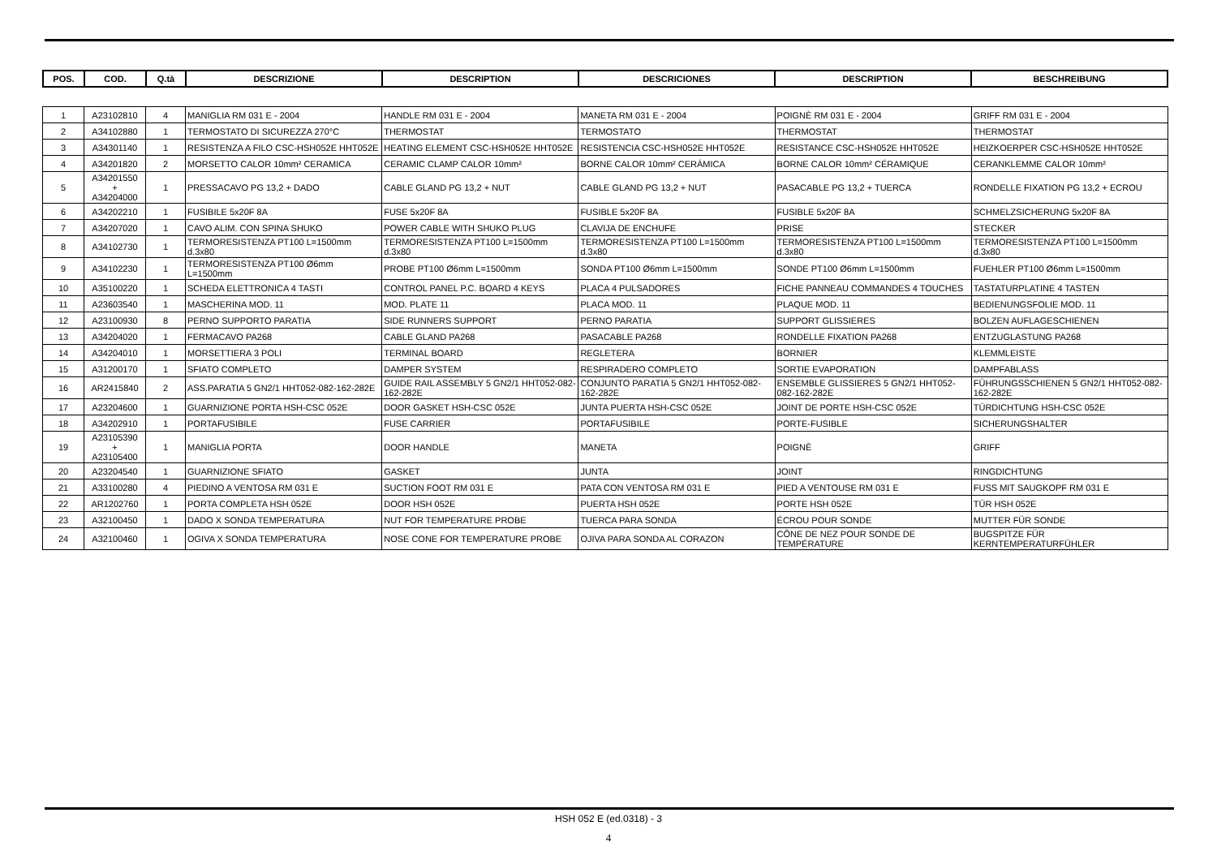| POS. | COD. | Q.tà | DESCRIZIONE | DESCRIPTION | DESCRICIONES | DESCRIPTION | BESCHREIBUNG |
| --- | --- | --- | --- | --- | --- | --- | --- |
| 1 | A23102810 | 4 | MANIGLIA RM 031 E - 2004 | HANDLE RM 031 E - 2004 | MANETA RM 031 E - 2004 | POIGNÈ RM 031 E - 2004 | GRIFF RM 031 E - 2004 |
| 2 | A34102880 | 1 | TERMOSTATO DI SICUREZZA 270°C | THERMOSTAT | TERMOSTATO | THERMOSTAT | THERMOSTAT |
| 3 | A34301140 | 1 | RESISTENZA A FILO CSC-HSH052E HHT052E | HEATING ELEMENT CSC-HSH052E HHT052E | RESISTENCIA CSC-HSH052E HHT052E | RESISTANCE CSC-HSH052E HHT052E | HEIZKOERPER CSC-HSH052E HHT052E |
| 4 | A34201820 | 2 | MORSETTO CALOR 10mm² CERAMICA | CERAMIC CLAMP CALOR 10mm² | BORNE CALOR 10mm² CERÁMICA | BORNE CALOR 10mm² CÉRAMIQUE | CERANKLEMME CALOR 10mm² |
| 5 | A34201550 + A34204000 | 1 | PRESSACAVO PG 13,2 + DADO | CABLE GLAND PG 13,2 + NUT | CABLE GLAND PG 13,2 + NUT | PASACABLE PG 13,2 + TUERCA | RONDELLE FIXATION PG 13,2 + ECROU |
| 6 | A34202210 | 1 | FUSIBILE 5x20F 8A | FUSE 5x20F 8A | FUSIBLE 5x20F 8A | FUSIBLE 5x20F 8A | SCHMELZSICHERUNG 5x20F 8A |
| 7 | A34207020 | 1 | CAVO ALIM. CON SPINA SHUKO | POWER CABLE WITH SHUKO PLUG | CLAVIJA DE ENCHUFE | PRISE | STECKER |
| 8 | A34102730 | 1 | TERMORESISTENZA PT100 L=1500mm d.3x80 | TERMORESISTENZA PT100 L=1500mm d.3x80 | TERMORESISTENZA PT100 L=1500mm d.3x80 | TERMORESISTENZA PT100 L=1500mm d.3x80 | TERMORESISTENZA PT100 L=1500mm d.3x80 |
| 9 | A34102230 | 1 | TERMORESISTENZA PT100 Ø6mm L=1500mm | PROBE PT100 Ø6mm L=1500mm | SONDA PT100 Ø6mm L=1500mm | SONDE PT100 Ø6mm L=1500mm | FUEHLER PT100 Ø6mm L=1500mm |
| 10 | A35100220 | 1 | SCHEDA ELETTRONICA 4 TASTI | CONTROL PANEL P.C. BOARD 4 KEYS | PLACA 4 PULSADORES | FICHE PANNEAU COMMANDES 4 TOUCHES | TASTATURPLATINE 4 TASTEN |
| 11 | A23603540 | 1 | MASCHERINA MOD. 11 | MOD. PLATE 11 | PLACA MOD. 11 | PLAQUE MOD. 11 | BEDIENUNGSFOLIE MOD. 11 |
| 12 | A23100930 | 8 | PERNO SUPPORTO PARATIA | SIDE RUNNERS SUPPORT | PERNO PARATIA | SUPPORT GLISSIERES | BOLZEN AUFLAGESCHIENEN |
| 13 | A34204020 | 1 | FERMACAVO PA268 | CABLE GLAND PA268 | PASACABLE PA268 | RONDELLE FIXATION PA268 | ENTZUGLASTUNG PA268 |
| 14 | A34204010 | 1 | MORSETTIERA 3 POLI | TERMINAL BOARD | REGLETERA | BORNIER | KLEMMLEISTE |
| 15 | A31200170 | 1 | SFIATO COMPLETO | DAMPER SYSTEM | RESPIRADERO COMPLETO | SORTIE EVAPORATION | DAMPFABLASS |
| 16 | AR2415840 | 2 | ASS.PARATIA 5 GN2/1 HHT052-082-162-282E | GUIDE RAIL ASSEMBLY 5 GN2/1 HHT052-082-162-282E | CONJUNTO PARATIA 5 GN2/1 HHT052-082-162-282E | ENSEMBLE GLISSIERES 5 GN2/1 HHT052-082-162-282E | FÜHRUNGSSCHIENEN 5 GN2/1 HHT052-082-162-282E |
| 17 | A23204600 | 1 | GUARNIZIONE PORTA HSH-CSC 052E | DOOR GASKET HSH-CSC 052E | JUNTA PUERTA HSH-CSC 052E | JOINT DE PORTE HSH-CSC 052E | TÜRDICHTUNG HSH-CSC 052E |
| 18 | A34202910 | 1 | PORTAFUSIBILE | FUSE CARRIER | PORTAFUSIBILE | PORTE-FUSIBLE | SICHERUNGSHALTER |
| 19 | A23105390 + A23105400 | 1 | MANIGLIA PORTA | DOOR HANDLE | MANETA | POIGNÈ | GRIFF |
| 20 | A23204540 | 1 | GUARNIZIONE SFIATO | GASKET | JUNTA | JOINT | RINGDICHTUNG |
| 21 | A33100280 | 4 | PIEDINO A VENTOSA RM 031 E | SUCTION FOOT RM 031 E | PATA CON VENTOSA RM 031 E | PIED A VENTOUSE RM 031 E | FUSS MIT SAUGKOPF RM 031 E |
| 22 | AR1202760 | 1 | PORTA COMPLETA HSH 052E | DOOR HSH 052E | PUERTA HSH 052E | PORTE HSH 052E | TÜR HSH 052E |
| 23 | A32100450 | 1 | DADO X SONDA TEMPERATURA | NUT FOR TEMPERATURE PROBE | TUERCA PARA SONDA | ÉCROU POUR SONDE | MUTTER FÜR SONDE |
| 24 | A32100460 | 1 | OGIVA X SONDA TEMPERATURA | NOSE CONE FOR TEMPERATURE PROBE | OJIVA PARA SONDA AL CORAZON | CÔNE DE NEZ POUR SONDE DE TEMPÉRATURE | BUGSPITZE FÜR KERNTEMPERATURFÜHLER |
HSH 052 E (ed.0318) - 3
4